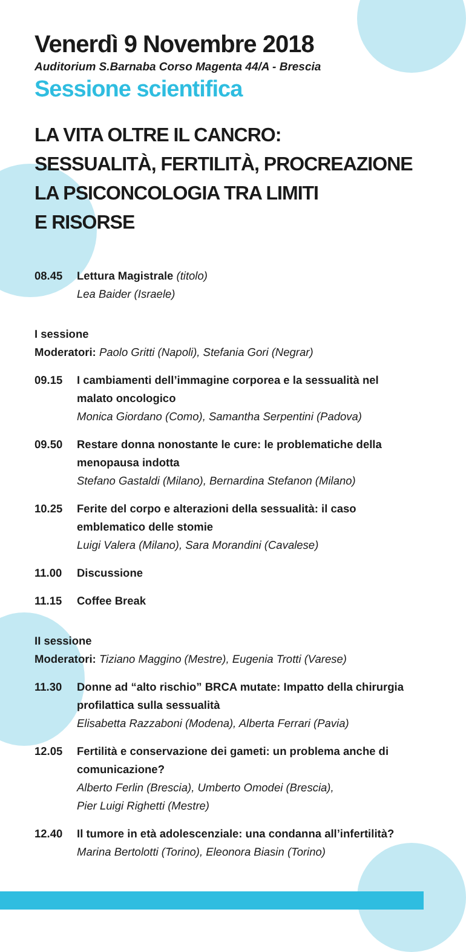Venerdì 9 Novembre 2018
Auditorium S.Barnaba Corso Magenta 44/A - Brescia
Sessione scientifica
LA VITA OLTRE IL CANCRO:
SESSUALITÀ, FERTILITÀ, PROCREAZIONE
LA PSICONCOLOGIA TRA LIMITI
E RISORSE
08.45 Lettura Magistrale (titolo)
Lea Baider (Israele)
I sessione
Moderatori: Paolo Gritti (Napoli), Stefania Gori (Negrar)
09.15 I cambiamenti dell’immagine corporea e la sessualità nel malato oncologico
Monica Giordano (Como), Samantha Serpentini (Padova)
09.50 Restare donna nonostante le cure: le problematiche della menopausa indotta
Stefano Gastaldi (Milano), Bernardina Stefanon (Milano)
10.25 Ferite del corpo e alterazioni della sessualità: il caso emblematico delle stomie
Luigi Valera (Milano), Sara Morandini (Cavalese)
11.00 Discussione
11.15 Coffee Break
II sessione
Moderatori: Tiziano Maggino (Mestre), Eugenia Trotti (Varese)
11.30 Donne ad “alto rischio” BRCA mutate: Impatto della chirurgia profilattica sulla sessualità
Elisabetta Razzaboni (Modena), Alberta Ferrari (Pavia)
12.05 Fertilità e conservazione dei gameti: un problema anche di comunicazione?
Alberto Ferlin (Brescia), Umberto Omodei (Brescia),
Pier Luigi Righetti (Mestre)
12.40 Il tumore in età adolescenziale: una condanna all’infertilità?
Marina Bertolotti (Torino), Eleonora Biasin (Torino)